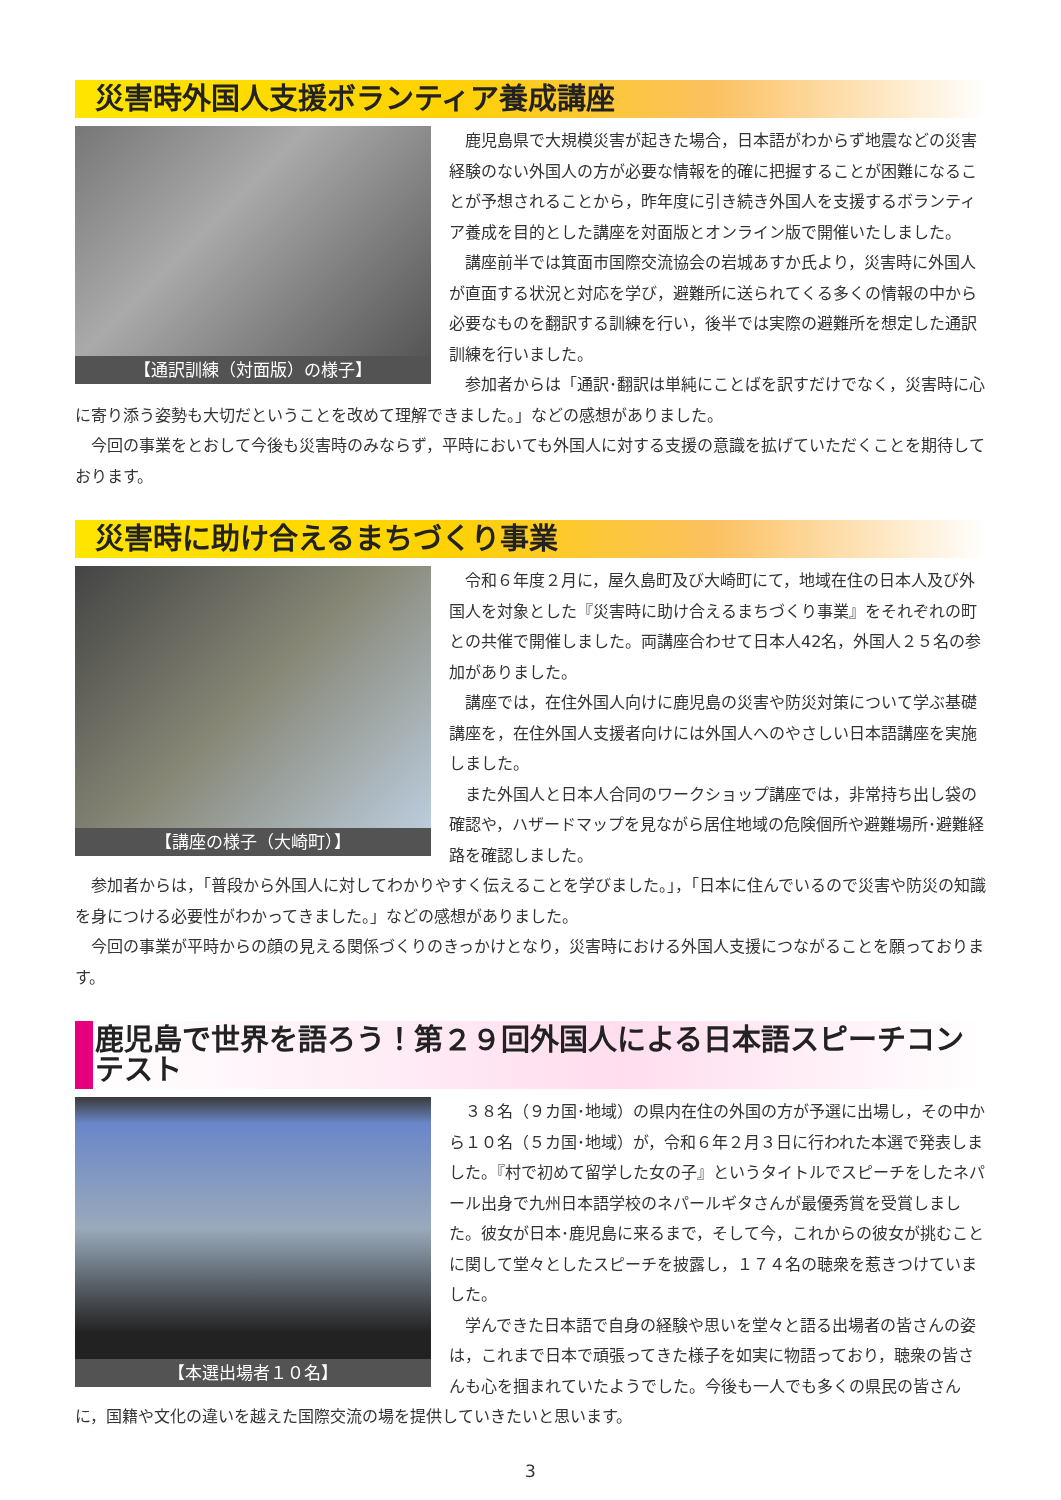災害時外国人支援ボランティア養成講座
【通訳訓練（対面版）の様子】
鹿児島県で大規模災害が起きた場合，日本語がわからず地震などの災害経験のない外国人の方が必要な情報を的確に把握することが困難になることが予想されることから，昨年度に引き続き外国人を支援するボランティア養成を目的とした講座を対面版とオンライン版で開催いたしました。
講座前半では箕面市国際交流協会の岩城あすか氏より，災害時に外国人が直面する状況と対応を学び，避難所に送られてくる多くの情報の中から必要なものを翻訳する訓練を行い，後半では実際の避難所を想定した通訳訓練を行いました。
参加者からは「通訳･翻訳は単純にことばを訳すだけでなく，災害時に心に寄り添う姿勢も大切だということを改めて理解できました。」などの感想がありました。
今回の事業をとおして今後も災害時のみならず，平時においても外国人に対する支援の意識を拡げていただくことを期待しております。
災害時に助け合えるまちづくり事業
【講座の様子（大崎町）】
令和６年度２月に，屋久島町及び大崎町にて，地域在住の日本人及び外国人を対象とした『災害時に助け合えるまちづくり事業』をそれぞれの町との共催で開催しました。両講座合わせて日本人42名，外国人２５名の参加がありました。
講座では，在住外国人向けに鹿児島の災害や防災対策について学ぶ基礎講座を，在住外国人支援者向けには外国人へのやさしい日本語講座を実施しました。
また外国人と日本人合同のワークショップ講座では，非常持ち出し袋の確認や，ハザードマップを見ながら居住地域の危険個所や避難場所･避難経路を確認しました。
参加者からは，「普段から外国人に対してわかりやすく伝えることを学びました。」，「日本に住んでいるので災害や防災の知識を身につける必要性がわかってきました。」などの感想がありました。
今回の事業が平時からの顔の見える関係づくりのきっかけとなり，災害時における外国人支援につながることを願っております。
鹿児島で世界を語ろう！第２９回外国人による日本語スピーチコンテスト
【本選出場者１０名】
３８名（９カ国･地域）の県内在住の外国の方が予選に出場し，その中から１０名（５カ国･地域）が，令和６年２月３日に行われた本選で発表しました。『村で初めて留学した女の子』というタイトルでスピーチをしたネパール出身で九州日本語学校のネパールギタさんが最優秀賞を受賞しました。彼女が日本･鹿児島に来るまで，そして今，これからの彼女が挑むことに関して堂々としたスピーチを披露し，１７４名の聴衆を惹きつけていました。
学んできた日本語で自身の経験や思いを堂々と語る出場者の皆さんの姿は，これまで日本で頑張ってきた様子を如実に物語っており，聴衆の皆さんも心を掴まれていたようでした。今後も一人でも多くの県民の皆さんに，国籍や文化の違いを越えた国際交流の場を提供していきたいと思います。
3